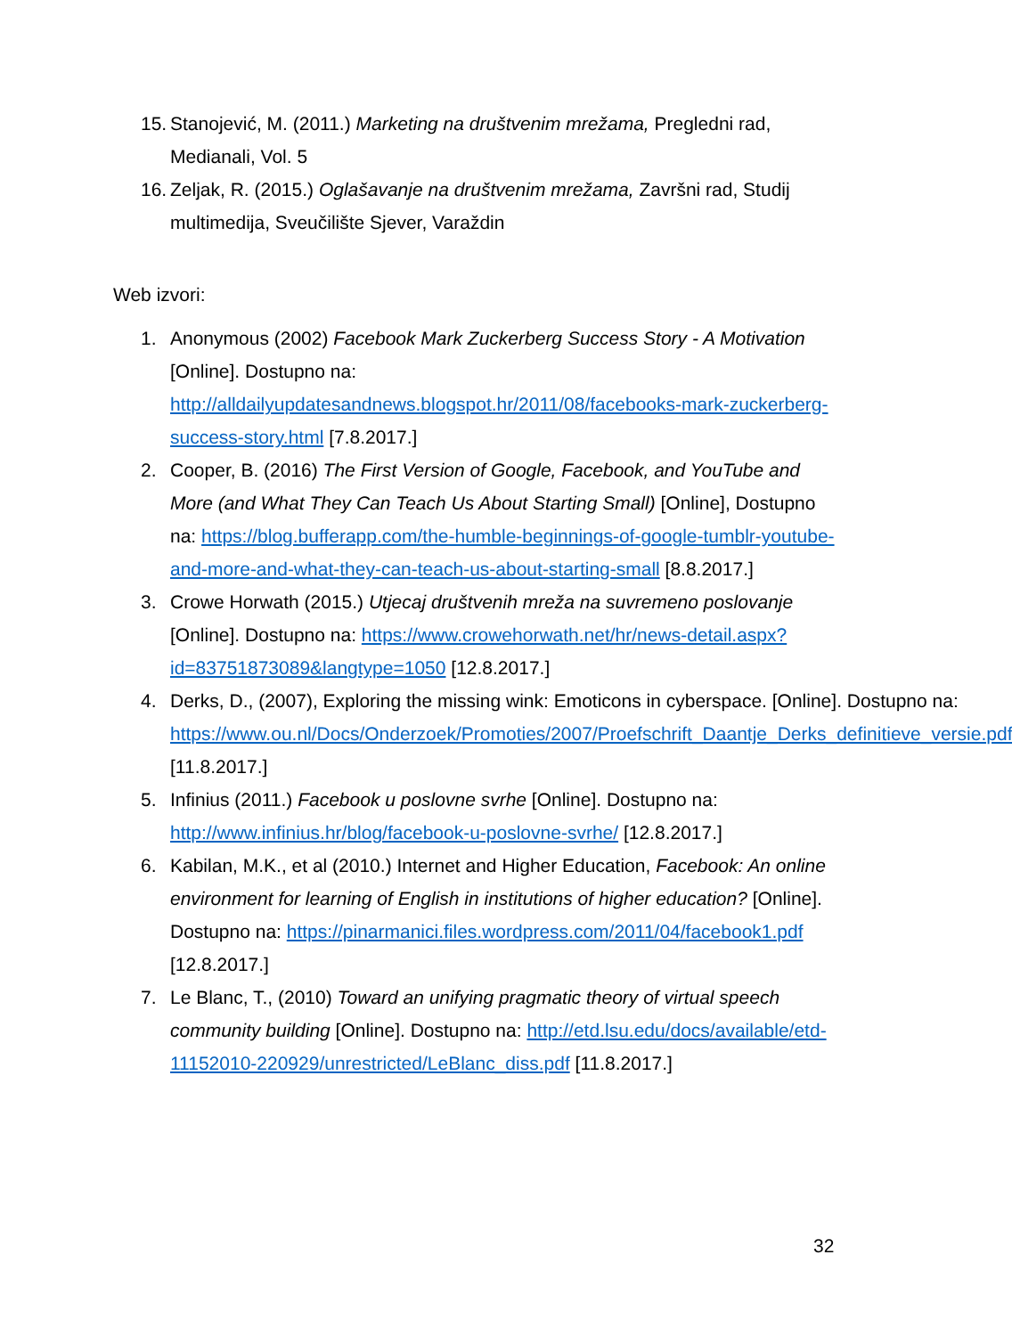15.
Stanojević, M. (2011.) Marketing na društvenim mrežama, Pregledni rad, Medianali, Vol. 5
16.
Zeljak, R. (2015.) Oglašavanje na društvenim mrežama, Završni rad, Studij multimedija, Sveučilište Sjever, Varaždin
Web izvori:
1. Anonymous (2002) Facebook Mark Zuckerberg Success Story - A Motivation [Online]. Dostupno na: http://alldailyupdatesandnews.blogspot.hr/2011/08/facebooks-mark-zuckerberg-success-story.html [7.8.2017.]
2. Cooper, B. (2016) The First Version of Google, Facebook, and YouTube and More (and What They Can Teach Us About Starting Small) [Online], Dostupno na: https://blog.bufferapp.com/the-humble-beginnings-of-google-tumblr-youtube-and-more-and-what-they-can-teach-us-about-starting-small [8.8.2017.]
3. Crowe Horwath (2015.) Utjecaj društvenih mreža na suvremeno poslovanje [Online]. Dostupno na: https://www.crowehorwath.net/hr/news-detail.aspx?id=83751873089&langtype=1050 [12.8.2017.]
4. Derks, D., (2007), Exploring the missing wink: Emoticons in cyberspace. [Online]. Dostupno na: https://www.ou.nl/Docs/Onderzoek/Promoties/2007/Proefschrift_Daantje_Derks_definitieve_versie.pdf [11.8.2017.]
5. Infinius (2011.) Facebook u poslovne svrhe [Online]. Dostupno na: http://www.infinius.hr/blog/facebook-u-poslovne-svrhe/ [12.8.2017.]
6. Kabilan, M.K., et al (2010.) Internet and Higher Education, Facebook: An online environment for learning of English in institutions of higher education? [Online]. Dostupno na: https://pinarmanici.files.wordpress.com/2011/04/facebook1.pdf [12.8.2017.]
7. Le Blanc, T., (2010) Toward an unifying pragmatic theory of virtual speech community building [Online]. Dostupno na: http://etd.lsu.edu/docs/available/etd-11152010-220929/unrestricted/LeBlanc_diss.pdf [11.8.2017.]
32